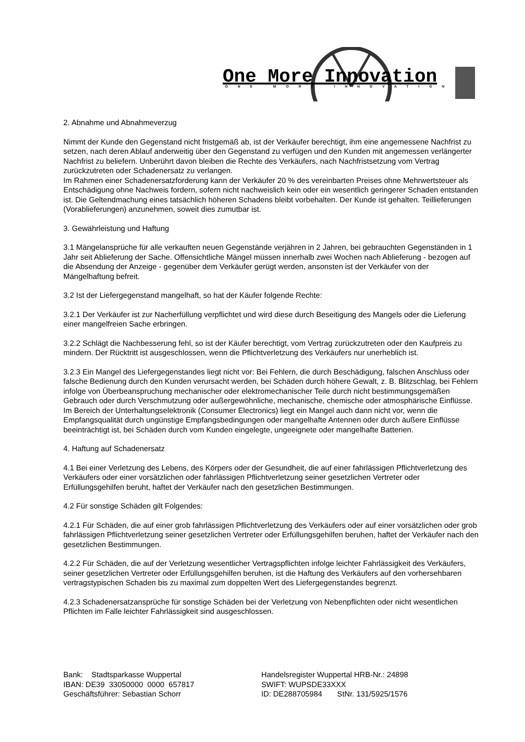One More Innovation
ONE MORE INNOVATION
2. Abnahme und Abnahmeverzug
Nimmt der Kunde den Gegenstand nicht fristgemäß ab, ist der Verkäufer berechtigt, ihm eine angemessene Nachfrist zu setzen, nach deren Ablauf anderweitig über den Gegenstand zu verfügen und den Kunden mit angemessen verlängerter Nachfrist zu beliefern. Unberührt davon bleiben die Rechte des Verkäufers, nach Nachfristsetzung vom Vertrag zurückzutreten oder Schadenersatz zu verlangen.
Im Rahmen einer Schadenersatzforderung kann der Verkäufer 20 % des vereinbarten Preises ohne Mehrwertsteuer als Entschädigung ohne Nachweis fordern, sofern nicht nachweislich kein oder ein wesentlich geringerer Schaden entstanden ist. Die Geltendmachung eines tatsächlich höheren Schadens bleibt vorbehalten. Der Kunde ist gehalten. Teillieferungen (Vorablieferungen) anzunehmen, soweit dies zumutbar ist.
3. Gewährleistung und Haftung
3.1 Mängelansprüche für alle verkauften neuen Gegenstände verjähren in 2 Jahren, bei gebrauchten Gegenständen in 1 Jahr seit Ablieferung der Sache. Offensichtliche Mängel müssen innerhalb zwei Wochen nach Ablieferung - bezogen auf die Absendung der Anzeige - gegenüber dem Verkäufer gerügt werden, ansonsten ist der Verkäufer von der Mängelhaftung befreit.
3.2 Ist der Liefergegenstand mangelhaft, so hat der Käufer folgende Rechte:
3.2.1 Der Verkäufer ist zur Nacherfüllung verpflichtet und wird diese durch Beseitigung des Mangels oder die Lieferung einer mangelfreien Sache erbringen.
3.2.2 Schlägt die Nachbesserung fehl, so ist der Käufer berechtigt, vom Vertrag zurückzutreten oder den Kaufpreis zu mindern. Der Rücktritt ist ausgeschlossen, wenn die Pflichtverletzung des Verkäufers nur unerheblich ist.
3.2.3 Ein Mangel des Liefergegenstandes liegt nicht vor: Bei Fehlern, die durch Beschädigung, falschen Anschluss oder falsche Bedienung durch den Kunden verursacht werden, bei Schäden durch höhere Gewalt, z. B. Blitzschlag, bei Fehlern infolge von Überbeanspruchung mechanischer oder elektromechanischer Teile durch nicht bestimmungsgemäßen Gebrauch oder durch Verschmutzung oder außergewöhnliche, mechanische, chemische oder atmosphärische Einflüsse. Im Bereich der Unterhaltungselektronik (Consumer Electronics) liegt ein Mangel auch dann nicht vor, wenn die Empfangsqualität durch ungünstige Empfangsbedingungen oder mangelhafte Antennen oder durch äußere Einflüsse beeinträchtigt ist, bei Schäden durch vom Kunden eingelegte, ungeeignete oder mangelhafte Batterien.
4. Haftung auf Schadenersatz
4.1 Bei einer Verletzung des Lebens, des Körpers oder der Gesundheit, die auf einer fahrlässigen Pflichtverletzung des Verkäufers oder einer vorsätzlichen oder fahrlässigen Pflichtverletzung seiner gesetzlichen Vertreter oder Erfüllungsgehilfen beruht, haftet der Verkäufer nach den gesetzlichen Bestimmungen.
4.2 Für sonstige Schäden gilt Folgendes:
4.2.1 Für Schäden, die auf einer grob fahrlässigen Pflichtverletzung des Verkäufers oder auf einer vorsätzlichen oder grob fahrlässigen Pflichtverletzung seiner gesetzlichen Vertreter oder Erfüllungsgehilfen beruhen, haftet der Verkäufer nach den gesetzlichen Bestimmungen.
4.2.2 Für Schäden, die auf der Verletzung wesentlicher Vertragspflichten infolge leichter Fahrlässigkeit des Verkäufers, seiner gesetzlichen Vertreter oder Erfüllungsgehilfen beruhen, ist die Haftung des Verkäufers auf den vorhersehbaren vertragstypischen Schaden bis zu maximal zum doppelten Wert des Liefergegenstandes begrenzt.
4.2.3 Schadenersatzansprüche für sonstige Schäden bei der Verletzung von Nebenpflichten oder nicht wesentlichen Pflichten im Falle leichter Fahrlässigkeit sind ausgeschlossen.
Bank: Stadtsparkasse Wuppertal
IBAN: DE39 33050000 0000 657817
Geschäftsführer: Sebastian Schorr
Handelsregister Wuppertal HRB-Nr.: 24898
SWIFT: WUPSDE33XXX
ID: DE288705984 StNr. 131/5925/1576